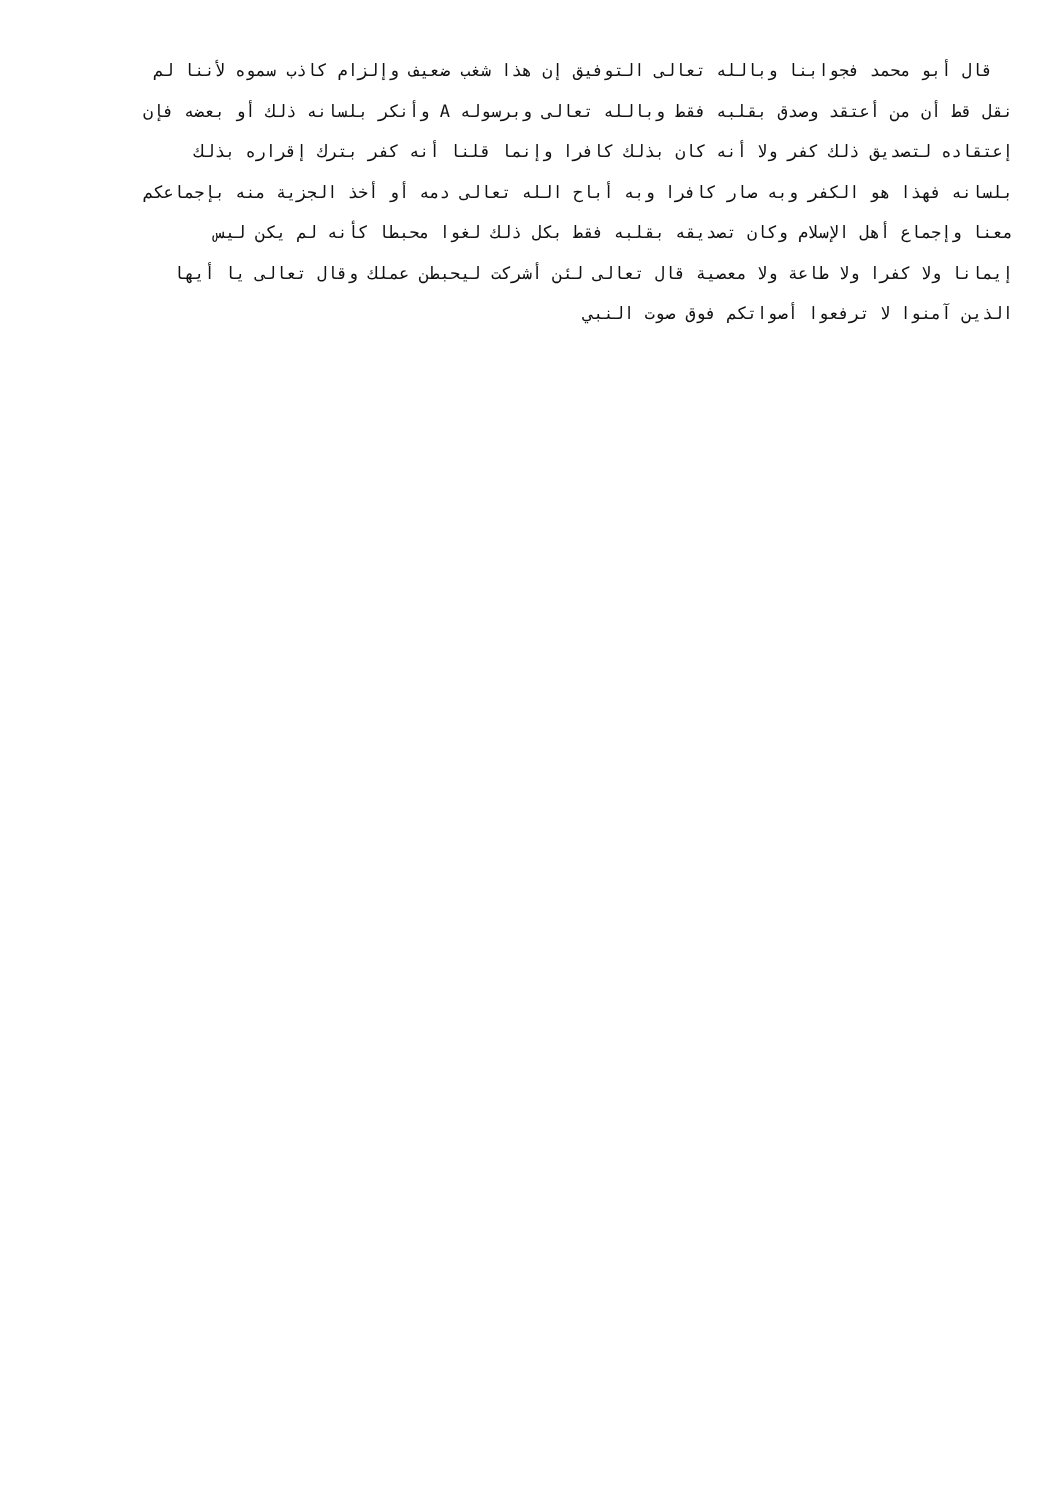قال أبو محمد فجوابنا وبالله تعالى التوفيق إن هذا شغب ضعيف وإلزام كاذب سموه لأننا لم
نقل قط أن من أعتقد وصدق بقلبه فقط وبالله تعالى وبرسوله A وأنكر بلسانه ذلك أو بعضه فإن
إعتقاده لتصديق ذلك كفر ولا أنه كان بذلك كافرا وإنما قلنا أنه كفر بترك إقراره بذلك
بلسانه فهذا هو الكفر وبه صار كافرا وبه أباح الله تعالى دمه أو أخذ الجزية منه بإجماعكم
معنا وإجماع أهل الإسلام وكان تصديقه بقلبه فقط بكل ذلك لغوا محبطا كأنه لم يكن ليس
إيمانا ولا كفرا ولا طاعة ولا معصية قال تعالى لئن أشركت ليحبطن عملك وقال تعالى يا أيها
الذين آمنوا لا ترفعوا أصواتكم فوق صوت النبي